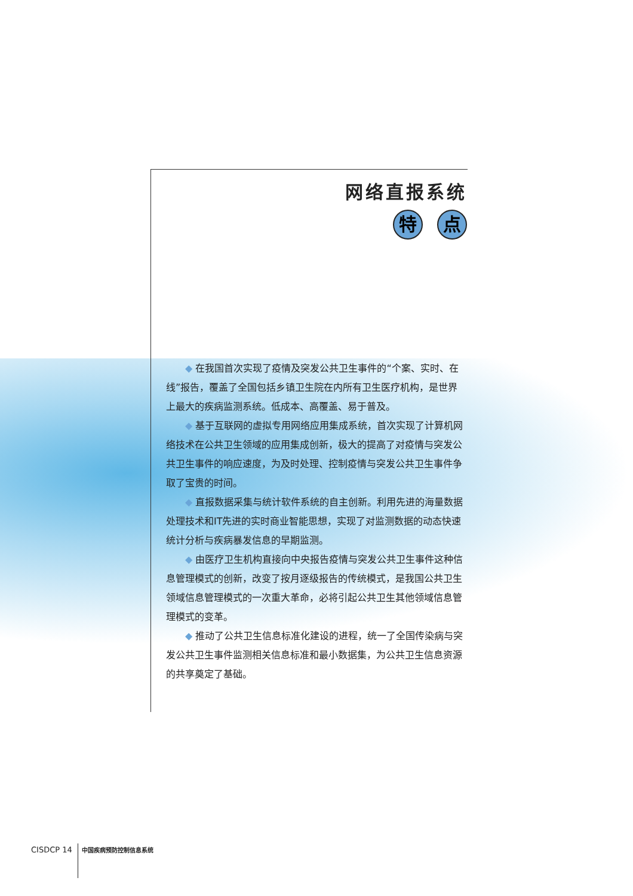网络直报系统
特点
◆ 在我国首次实现了疫情及突发公共卫生事件的“个案、实时、在线”报告，覆盖了全国包括乡镇卫生院在内所有卫生医疗机构，是世界上最大的疾病监测系统。低成本、高覆盖、易于普及。
◆ 基于互联网的虚拟专用网络应用集成系统，首次实现了计算机网络技术在公共卫生领域的应用集成创新，极大的提高了对疫情与突发公共卫生事件的响应速度，为及时处理、控制疫情与突发公共卫生事件争取了宝贵的时间。
◆ 直报数据采集与统计软件系统的自主创新。利用先进的海量数据处理技术和IT先进的实时商业智能思想，实现了对监测数据的动态快速统计分析与疾病暴发信息的早期监测。
◆ 由医疗卫生机构直接向中央报告疫情与突发公共卫生事件这种信息管理模式的创新，改变了按月逐级报告的传统模式，是我国公共卫生领域信息管理模式的一次重大革命，必将引起公共卫生其他领域信息管理模式的变革。
◆ 推动了公共卫生信息标准化建设的进程，统一了全国传染病与突发公共卫生事件监测相关信息标准和最小数据集，为公共卫生信息资源的共享奠定了基础。
CISDCP 14 中国疾病预防控制信息系统